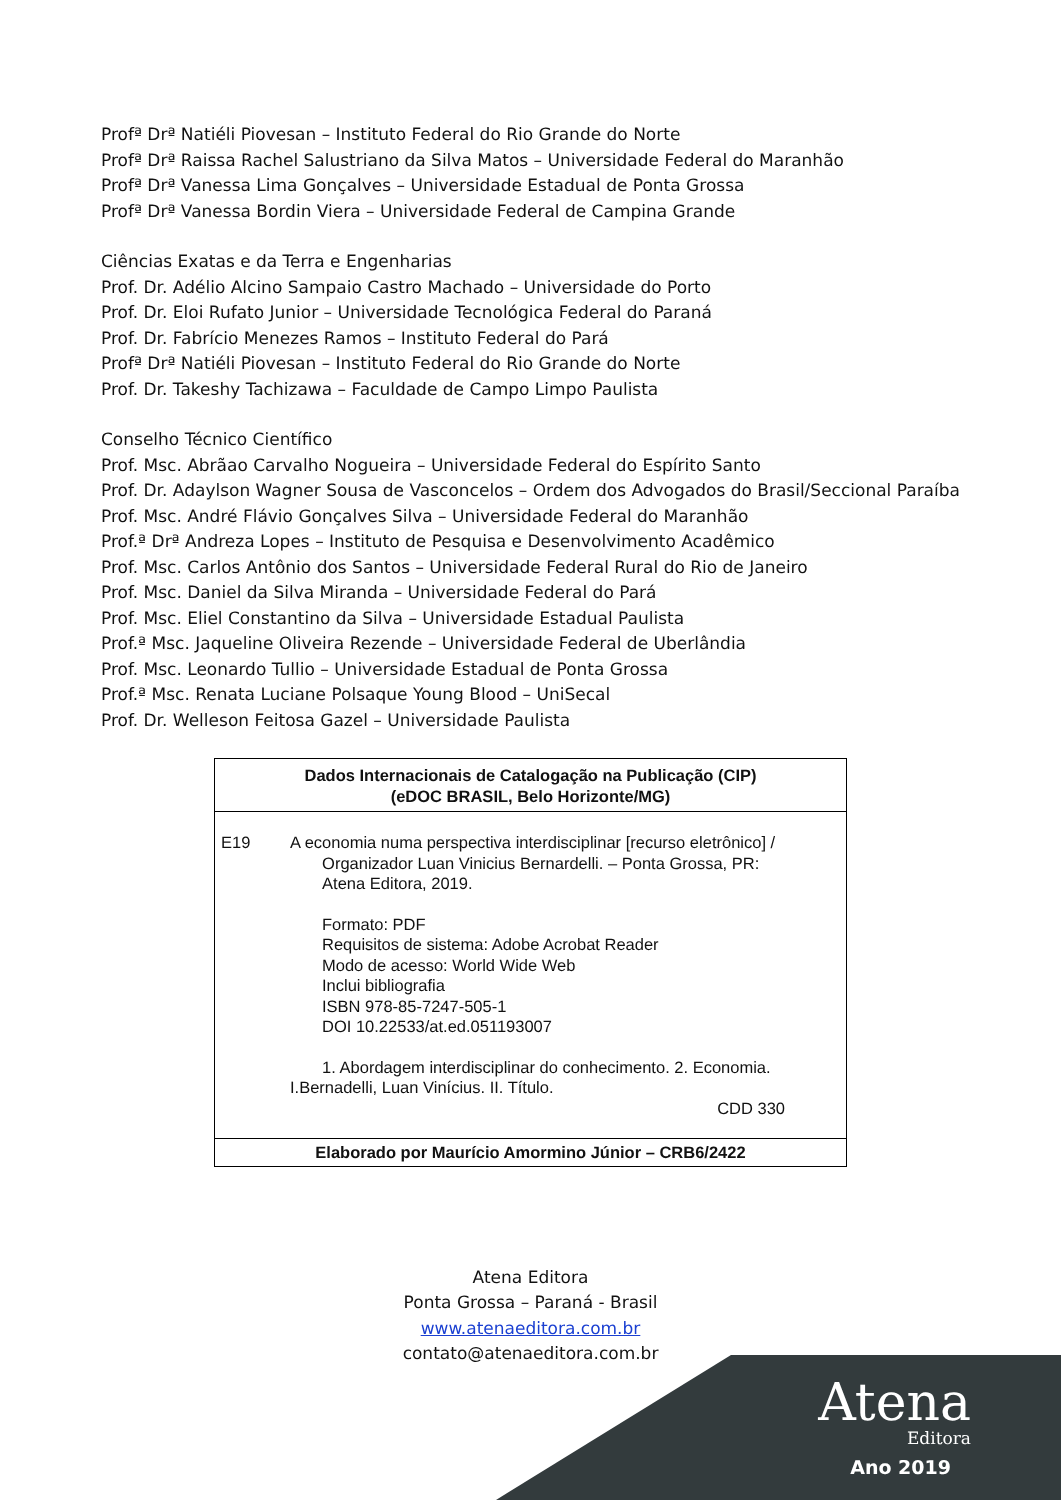Profª Drª Natiéli Piovesan – Instituto Federal do Rio Grande do Norte
Profª Drª Raissa Rachel Salustriano da Silva Matos – Universidade Federal do Maranhão
Profª Drª Vanessa Lima Gonçalves – Universidade Estadual de Ponta Grossa
Profª Drª Vanessa Bordin Viera – Universidade Federal de Campina Grande
Ciências Exatas e da Terra e Engenharias
Prof. Dr. Adélio Alcino Sampaio Castro Machado – Universidade do Porto
Prof. Dr. Eloi Rufato Junior – Universidade Tecnológica Federal do Paraná
Prof. Dr. Fabrício Menezes Ramos – Instituto Federal do Pará
Profª Drª Natiéli Piovesan – Instituto Federal do Rio Grande do Norte
Prof. Dr. Takeshy Tachizawa – Faculdade de Campo Limpo Paulista
Conselho Técnico Científico
Prof. Msc. Abrãao Carvalho Nogueira – Universidade Federal do Espírito Santo
Prof. Dr. Adaylson Wagner Sousa de Vasconcelos – Ordem dos Advogados do Brasil/Seccional Paraíba
Prof. Msc. André Flávio Gonçalves Silva – Universidade Federal do Maranhão
Prof.ª Drª Andreza Lopes – Instituto de Pesquisa e Desenvolvimento Acadêmico
Prof. Msc. Carlos Antônio dos Santos – Universidade Federal Rural do Rio de Janeiro
Prof. Msc. Daniel da Silva Miranda – Universidade Federal do Pará
Prof. Msc. Eliel Constantino da Silva – Universidade Estadual Paulista
Prof.ª Msc. Jaqueline Oliveira Rezende – Universidade Federal de Uberlândia
Prof. Msc. Leonardo Tullio – Universidade Estadual de Ponta Grossa
Prof.ª Msc. Renata Luciane Polsaque Young Blood – UniSecal
Prof. Dr. Welleson Feitosa Gazel – Universidade Paulista
Dados Internacionais de Catalogação na Publicação (CIP)
(eDOC BRASIL, Belo Horizonte/MG)
E19 A economia numa perspectiva interdisciplinar [recurso eletrônico] /
Organizador Luan Vinicius Bernardelli. – Ponta Grossa, PR:
Atena Editora, 2019.
Formato: PDF
Requisitos de sistema: Adobe Acrobat Reader
Modo de acesso: World Wide Web
Inclui bibliografia
ISBN 978-85-7247-505-1
DOI 10.22533/at.ed.051193007
1. Abordagem interdisciplinar do conhecimento. 2. Economia.
I.Bernadelli, Luan Vinícius. II. Título.
CDD 330
Elaborado por Maurício Amormino Júnior – CRB6/2422
Atena Editora
Ponta Grossa – Paraná - Brasil
www.atenaeditora.com.br
contato@atenaeditora.com.br
Atena
Editora
Ano 2019